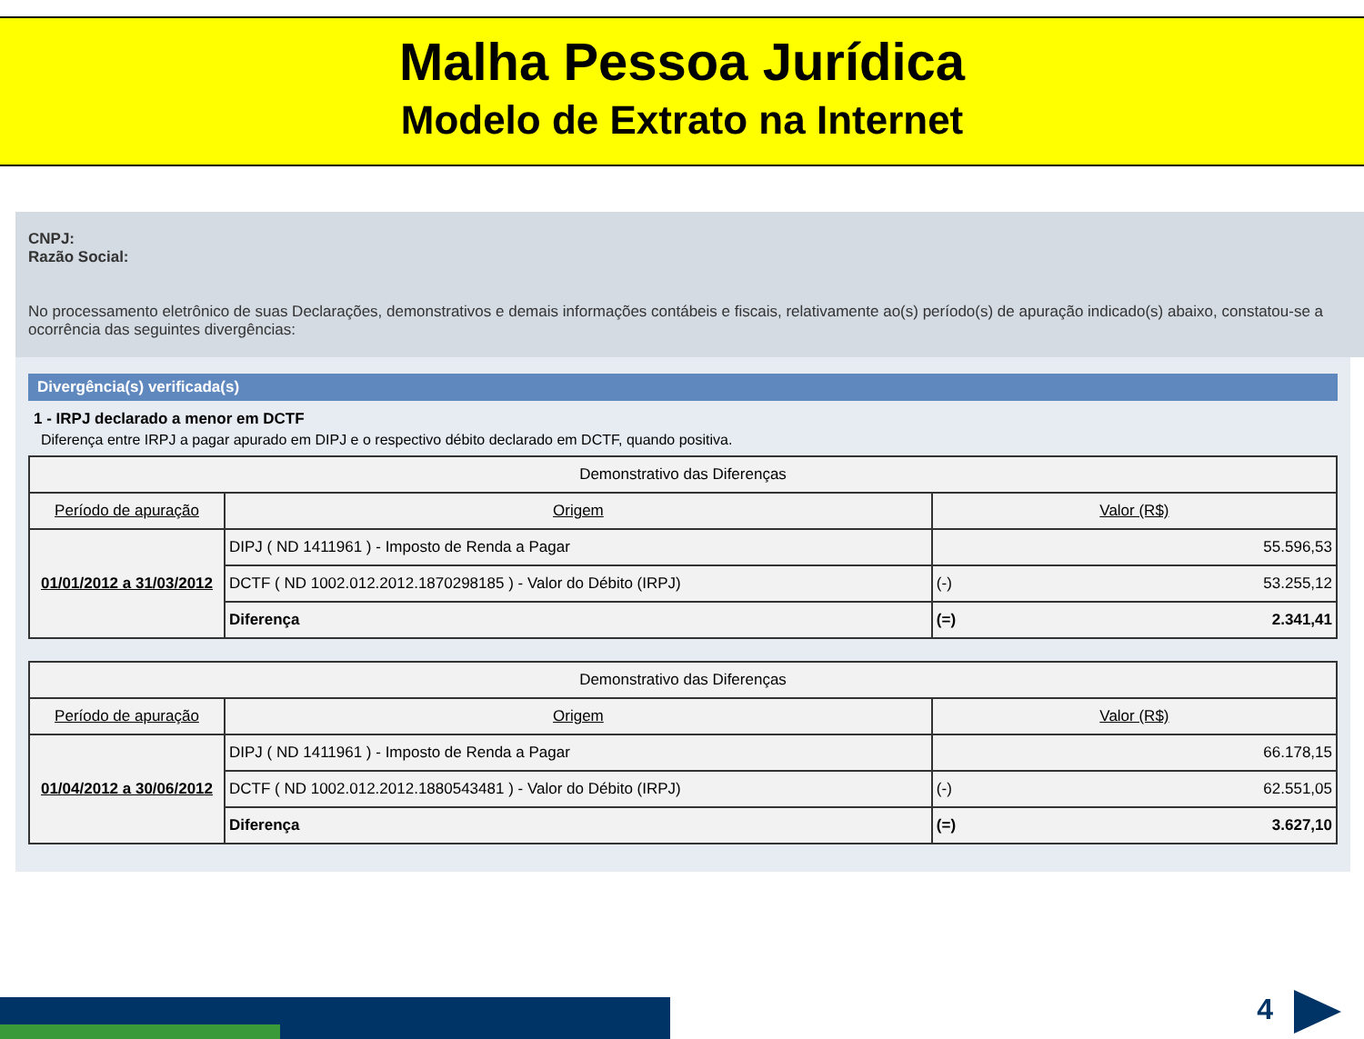Malha Pessoa Jurídica
Modelo de Extrato na Internet
CNPJ:
Razão Social:
No processamento eletrônico de suas Declarações, demonstrativos e demais informações contábeis e fiscais, relativamente ao(s) período(s) de apuração indicado(s) abaixo, constatou-se a ocorrência das seguintes divergências:
Divergência(s) verificada(s)
1 - IRPJ declarado a menor em DCTF
Diferença entre IRPJ a pagar apurado em DIPJ e o respectivo débito declarado em DCTF, quando positiva.
| Demonstrativo das Diferenças | | | |
| --- | --- | --- | --- |
| Período de apuração | Origem | Valor (R$) | |
| 01/01/2012 a 31/03/2012 | DIPJ ( ND 1411961 ) - Imposto de Renda a Pagar | 55.596,53 | |
| | DCTF ( ND 1002.012.2012.1870298185 ) - Valor do Débito (IRPJ) | (-) | 53.255,12 |
| | Diferença | (=) | 2.341,41 |
| Demonstrativo das Diferenças | | | |
| --- | --- | --- | --- |
| Período de apuração | Origem | Valor (R$) | |
| 01/04/2012 a 30/06/2012 | DIPJ ( ND 1411961 ) - Imposto de Renda a Pagar | 66.178,15 | |
| | DCTF ( ND 1002.012.2012.1880543481 ) - Valor do Débito (IRPJ) | (-) | 62.551,05 |
| | Diferença | (=) | 3.627,10 |
4